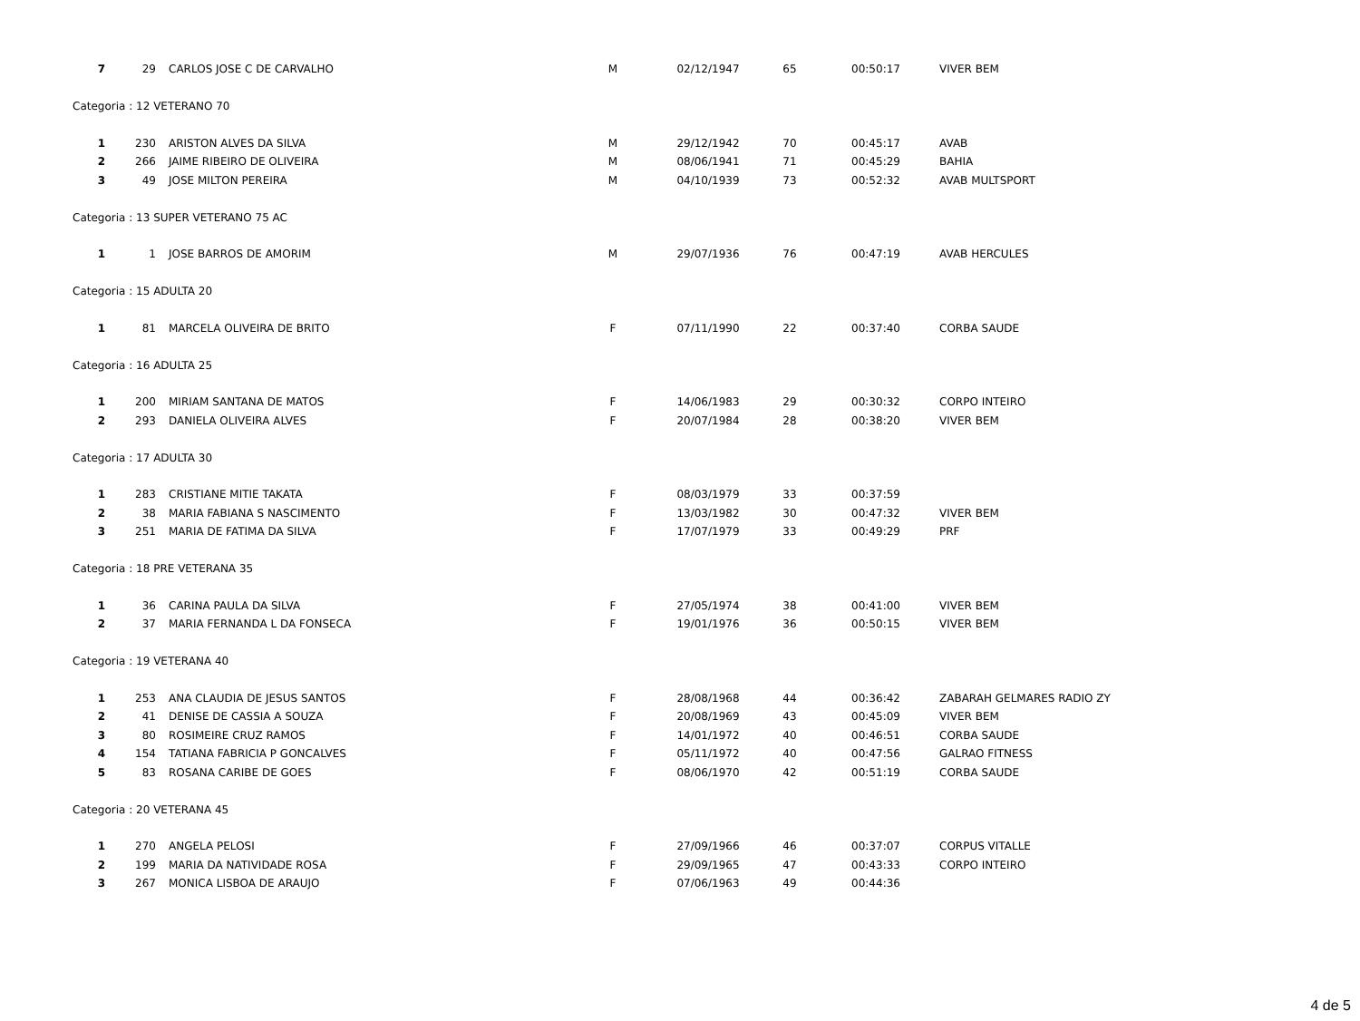| 7 | 29 | CARLOS JOSE C DE CARVALHO | M | 02/12/1947 | 65 | 00:50:17 | VIVER BEM |
| Categoria : 12 VETERANO 70 | | | | | | | |
| 1 | 230 | ARISTON ALVES DA SILVA | M | 29/12/1942 | 70 | 00:45:17 | AVAB |
| 2 | 266 | JAIME RIBEIRO DE OLIVEIRA | M | 08/06/1941 | 71 | 00:45:29 | BAHIA |
| 3 | 49 | JOSE MILTON PEREIRA | M | 04/10/1939 | 73 | 00:52:32 | AVAB MULTSPORT |
| Categoria : 13 SUPER VETERANO 75 AC | | | | | | | |
| 1 | 1 | JOSE BARROS DE AMORIM | M | 29/07/1936 | 76 | 00:47:19 | AVAB HERCULES |
| Categoria : 15 ADULTA 20 | | | | | | | |
| 1 | 81 | MARCELA OLIVEIRA DE BRITO | F | 07/11/1990 | 22 | 00:37:40 | CORBA SAUDE |
| Categoria : 16 ADULTA 25 | | | | | | | |
| 1 | 200 | MIRIAM SANTANA DE MATOS | F | 14/06/1983 | 29 | 00:30:32 | CORPO INTEIRO |
| 2 | 293 | DANIELA OLIVEIRA ALVES | F | 20/07/1984 | 28 | 00:38:20 | VIVER BEM |
| Categoria : 17 ADULTA 30 | | | | | | | |
| 1 | 283 | CRISTIANE MITIE TAKATA | F | 08/03/1979 | 33 | 00:37:59 | |
| 2 | 38 | MARIA FABIANA S NASCIMENTO | F | 13/03/1982 | 30 | 00:47:32 | VIVER BEM |
| 3 | 251 | MARIA DE FATIMA DA SILVA | F | 17/07/1979 | 33 | 00:49:29 | PRF |
| Categoria : 18 PRE VETERANA 35 | | | | | | | |
| 1 | 36 | CARINA PAULA DA SILVA | F | 27/05/1974 | 38 | 00:41:00 | VIVER BEM |
| 2 | 37 | MARIA FERNANDA L DA FONSECA | F | 19/01/1976 | 36 | 00:50:15 | VIVER BEM |
| Categoria : 19 VETERANA 40 | | | | | | | |
| 1 | 253 | ANA CLAUDIA DE JESUS SANTOS | F | 28/08/1968 | 44 | 00:36:42 | ZABARAH GELMARES RADIO ZY |
| 2 | 41 | DENISE DE CASSIA A SOUZA | F | 20/08/1969 | 43 | 00:45:09 | VIVER BEM |
| 3 | 80 | ROSIMEIRE CRUZ RAMOS | F | 14/01/1972 | 40 | 00:46:51 | CORBA SAUDE |
| 4 | 154 | TATIANA FABRICIA P GONCALVES | F | 05/11/1972 | 40 | 00:47:56 | GALRAO FITNESS |
| 5 | 83 | ROSANA CARIBE DE GOES | F | 08/06/1970 | 42 | 00:51:19 | CORBA SAUDE |
| Categoria : 20 VETERANA 45 | | | | | | | |
| 1 | 270 | ANGELA PELOSI | F | 27/09/1966 | 46 | 00:37:07 | CORPUS VITALLE |
| 2 | 199 | MARIA DA NATIVIDADE ROSA | F | 29/09/1965 | 47 | 00:43:33 | CORPO INTEIRO |
| 3 | 267 | MONICA LISBOA DE ARAUJO | F | 07/06/1963 | 49 | 00:44:36 | |
4 de 5